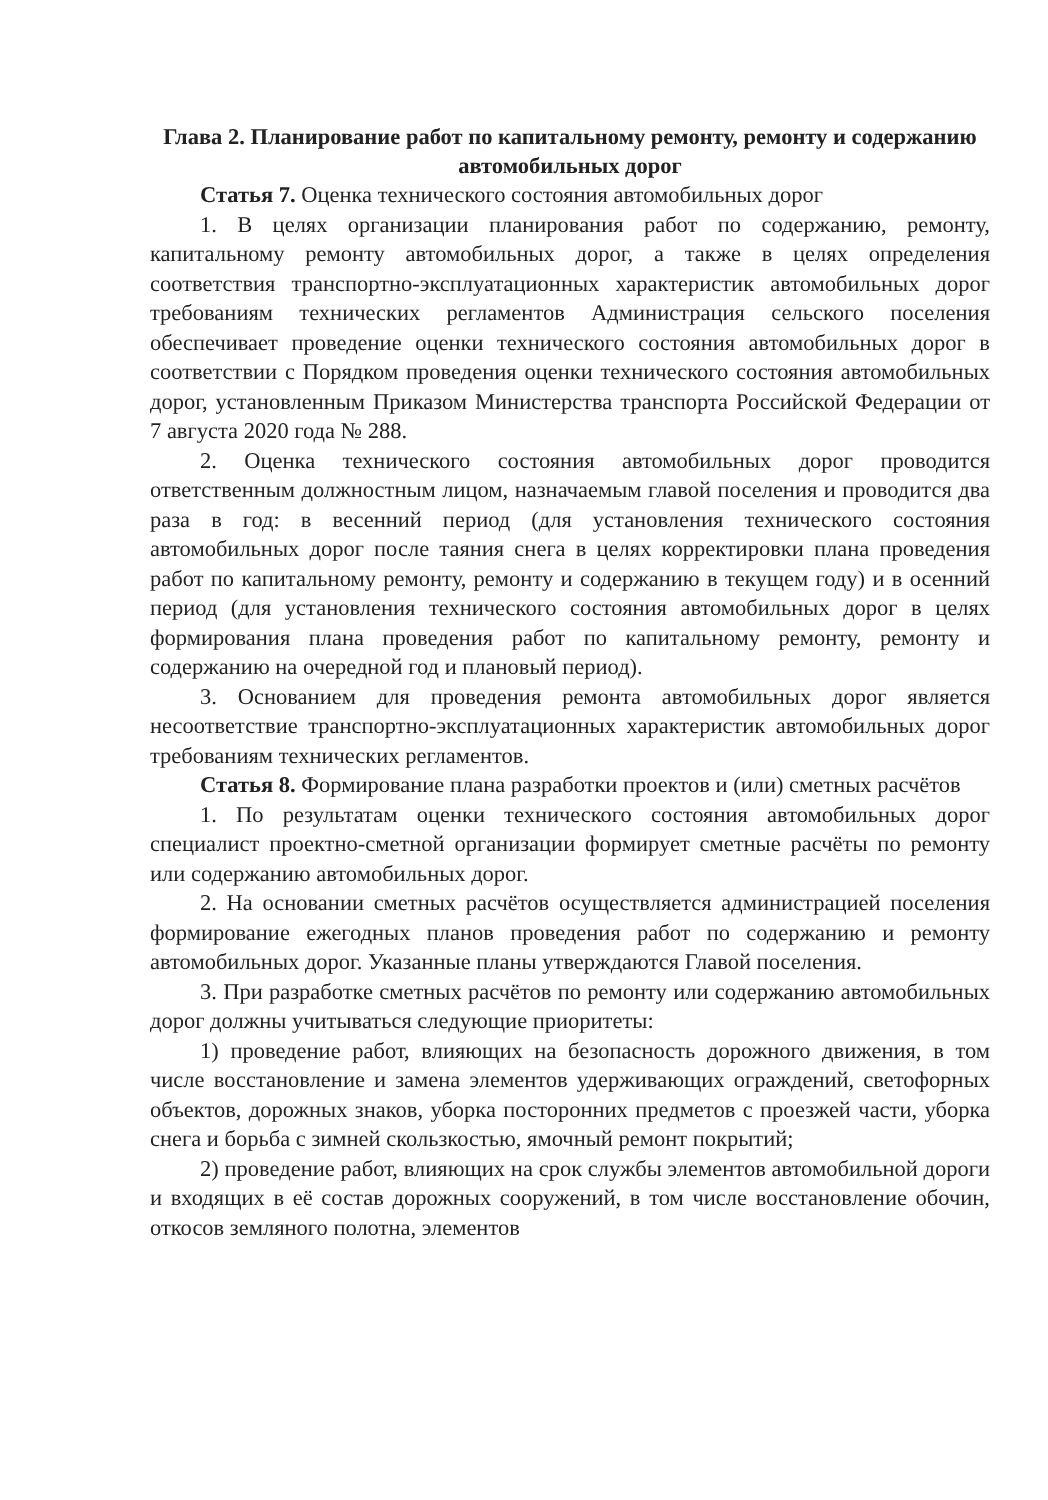Глава 2. Планирование работ по капитальному ремонту, ремонту и содержанию автомобильных дорог
Статья 7. Оценка технического состояния автомобильных дорог
1. В целях организации планирования работ по содержанию, ремонту, капитальному ремонту автомобильных дорог, а также в целях определения соответствия транспортно-эксплуатационных характеристик автомобильных дорог требованиям технических регламентов Администрация сельского поселения обеспечивает проведение оценки технического состояния автомобильных дорог в соответствии с Порядком проведения оценки технического состояния автомобильных дорог, установленным Приказом Министерства транспорта Российской Федерации от 7 августа 2020 года № 288.
2. Оценка технического состояния автомобильных дорог проводится ответственным должностным лицом, назначаемым главой поселения и проводится два раза в год: в весенний период (для установления технического состояния автомобильных дорог после таяния снега в целях корректировки плана проведения работ по капитальному ремонту, ремонту и содержанию в текущем году) и в осенний период (для установления технического состояния автомобильных дорог в целях формирования плана проведения работ по капитальному ремонту, ремонту и содержанию на очередной год и плановый период).
3. Основанием для проведения ремонта автомобильных дорог является несоответствие транспортно-эксплуатационных характеристик автомобильных дорог требованиям технических регламентов.
Статья 8. Формирование плана разработки проектов и (или) сметных расчётов
1. По результатам оценки технического состояния автомобильных дорог специалист проектно-сметной организации формирует сметные расчёты по ремонту или содержанию автомобильных дорог.
2. На основании сметных расчётов осуществляется администрацией поселения формирование ежегодных планов проведения работ по содержанию и ремонту автомобильных дорог. Указанные планы утверждаются Главой поселения.
3. При разработке сметных расчётов по ремонту или содержанию автомобильных дорог должны учитываться следующие приоритеты:
1) проведение работ, влияющих на безопасность дорожного движения, в том числе восстановление и замена элементов удерживающих ограждений, светофорных объектов, дорожных знаков, уборка посторонних предметов с проезжей части, уборка снега и борьба с зимней скользкостью, ямочный ремонт покрытий;
2) проведение работ, влияющих на срок службы элементов автомобильной дороги и входящих в её состав дорожных сооружений, в том числе восстановление обочин, откосов земляного полотна, элементов